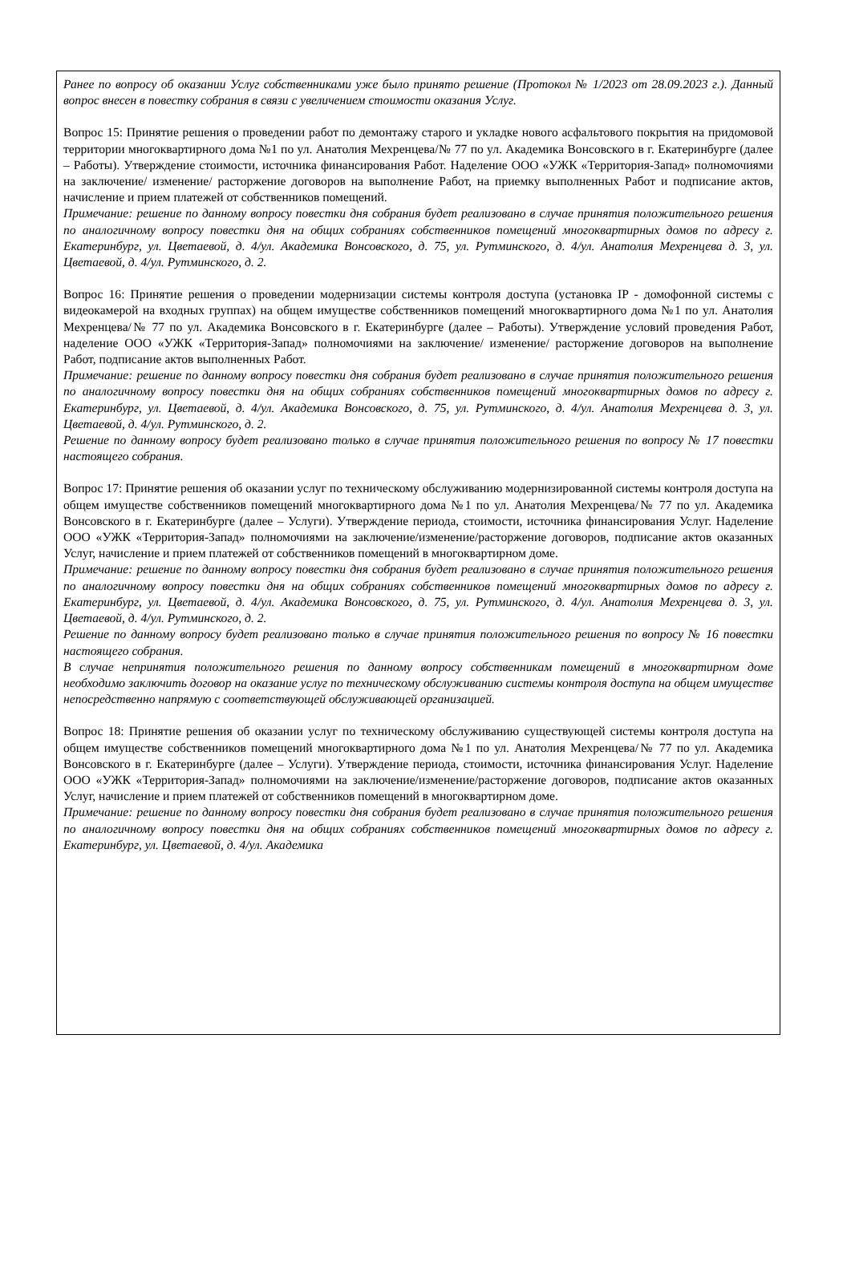Ранее по вопросу об оказании Услуг собственниками уже было принято решение (Протокол № 1/2023 от 28.09.2023 г.). Данный вопрос внесен в повестку собрания в связи с увеличением стоимости оказания Услуг.
Вопрос 15: Принятие решения о проведении работ по демонтажу старого и укладке нового асфальтового покрытия на придомовой территории многоквартирного дома №1 по ул. Анатолия Мехренцева/№ 77 по ул. Академика Вонсовского в г. Екатеринбурге (далее – Работы). Утверждение стоимости, источника финансирования Работ. Наделение ООО «УЖК «Территория-Запад» полномочиями на заключение/ изменение/ расторжение договоров на выполнение Работ, на приемку выполненных Работ и подписание актов, начисление и прием платежей от собственников помещений.
Примечание: решение по данному вопросу повестки дня собрания будет реализовано в случае принятия положительного решения по аналогичному вопросу повестки дня на общих собраниях собственников помещений многоквартирных домов по адресу г. Екатеринбург, ул. Цветаевой, д. 4/ул. Академика Вонсовского, д. 75, ул. Рутминского, д. 4/ул. Анатолия Мехренцева д. 3, ул. Цветаевой, д. 4/ул. Рутминского, д. 2.
Вопрос 16: Принятие решения о проведении модернизации системы контроля доступа (установка IP - домофонной системы с видеокамерой на входных группах) на общем имуществе собственников помещений многоквартирного дома №1 по ул. Анатолия Мехренцева/№ 77 по ул. Академика Вонсовского в г. Екатеринбурге (далее – Работы). Утверждение условий проведения Работ, наделение ООО «УЖК «Территория-Запад» полномочиями на заключение/ изменение/ расторжение договоров на выполнение Работ, подписание актов выполненных Работ.
Примечание: решение по данному вопросу повестки дня собрания будет реализовано в случае принятия положительного решения по аналогичному вопросу повестки дня на общих собраниях собственников помещений многоквартирных домов по адресу г. Екатеринбург, ул. Цветаевой, д. 4/ул. Академика Вонсовского, д. 75, ул. Рутминского, д. 4/ул. Анатолия Мехренцева д. 3, ул. Цветаевой, д. 4/ул. Рутминского, д. 2.
Решение по данному вопросу будет реализовано только в случае принятия положительного решения по вопросу № 17 повестки настоящего собрания.
Вопрос 17: Принятие решения об оказании услуг по техническому обслуживанию модернизированной системы контроля доступа на общем имуществе собственников помещений многоквартирного дома №1 по ул. Анатолия Мехренцева/№ 77 по ул. Академика Вонсовского в г. Екатеринбурге (далее – Услуги). Утверждение периода, стоимости, источника финансирования Услуг. Наделение ООО «УЖК «Территория-Запад» полномочиями на заключение/изменение/расторжение договоров, подписание актов оказанных Услуг, начисление и прием платежей от собственников помещений в многоквартирном доме.
Примечание: решение по данному вопросу повестки дня собрания будет реализовано в случае принятия положительного решения по аналогичному вопросу повестки дня на общих собраниях собственников помещений многоквартирных домов по адресу г. Екатеринбург, ул. Цветаевой, д. 4/ул. Академика Вонсовского, д. 75, ул. Рутминского, д. 4/ул. Анатолия Мехренцева д. 3, ул. Цветаевой, д. 4/ул. Рутминского, д. 2.
Решение по данному вопросу будет реализовано только в случае принятия положительного решения по вопросу № 16 повестки настоящего собрания.
В случае непринятия положительного решения по данному вопросу собственникам помещений в многоквартирном доме необходимо заключить договор на оказание услуг по техническому обслуживанию системы контроля доступа на общем имуществе непосредственно напрямую с соответствующей обслуживающей организацией.
Вопрос 18: Принятие решения об оказании услуг по техническому обслуживанию существующей системы контроля доступа на общем имуществе собственников помещений многоквартирного дома №1 по ул. Анатолия Мехренцева/№ 77 по ул. Академика Вонсовского в г. Екатеринбурге (далее – Услуги). Утверждение периода, стоимости, источника финансирования Услуг. Наделение ООО «УЖК «Территория-Запад» полномочиями на заключение/изменение/расторжение договоров, подписание актов оказанных Услуг, начисление и прием платежей от собственников помещений в многоквартирном доме.
Примечание: решение по данному вопросу повестки дня собрания будет реализовано в случае принятия положительного решения по аналогичному вопросу повестки дня на общих собраниях собственников помещений многоквартирных домов по адресу г. Екатеринбург, ул. Цветаевой, д. 4/ул. Академика